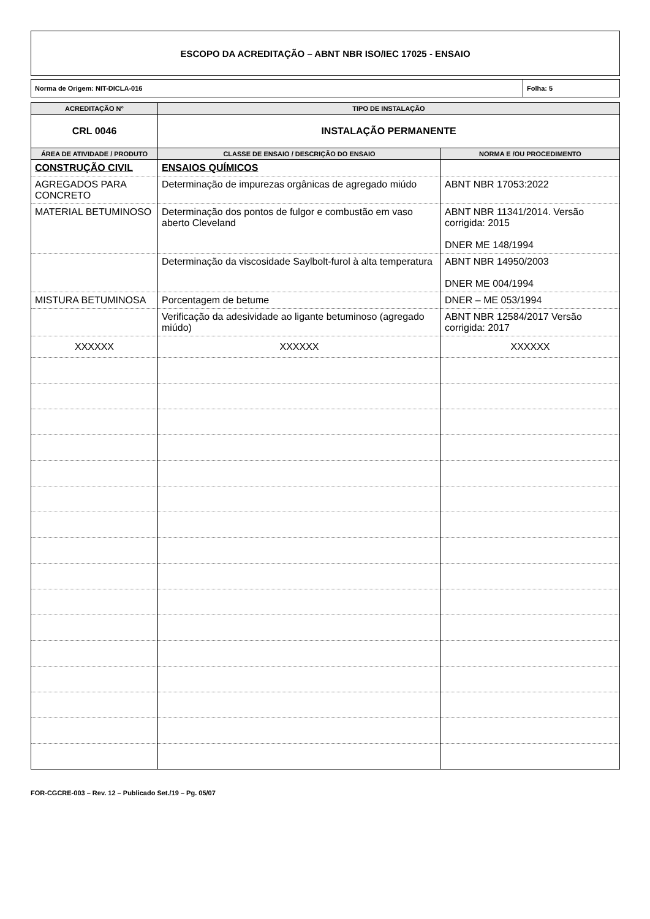ESCOPO DA ACREDITAÇÃO – ABNT NBR ISO/IEC 17025 - ENSAIO
Norma de Origem: NIT-DICLA-016 Folha: 5
| ACREDITAÇÃO N° | TIPO DE INSTALAÇÃO | |
| --- | --- | --- |
| CRL 0046 | INSTALAÇÃO PERMANENTE | |
| ÁREA DE ATIVIDADE / PRODUTO | CLASSE DE ENSAIO / DESCRIÇÃO DO ENSAIO | NORMA E /OU PROCEDIMENTO |
| CONSTRUÇÃO CIVIL | ENSAIOS QUÍMICOS | |
| AGREGADOS PARA CONCRETO | Determinação de impurezas orgânicas de agregado miúdo | ABNT NBR 17053:2022 |
| MATERIAL BETUMINOSO | Determinação dos pontos de fulgor e combustão em vaso aberto Cleveland | ABNT NBR 11341/2014. Versão corrigida: 2015 DNER ME 148/1994 |
| | Determinação da viscosidade Saylbolt-furol à alta temperatura | ABNT NBR 14950/2003 DNER ME 004/1994 |
| MISTURA BETUMINOSA | Porcentagem de betume | DNER – ME 053/1994 |
| | Verificação da adesividade ao ligante betuminoso (agregado miúdo) | ABNT NBR 12584/2017 Versão corrigida: 2017 |
| XXXXXX | XXXXXX | XXXXXX |
FOR-CGCRE-003 – Rev. 12 – Publicado Set./19 – Pg. 05/07